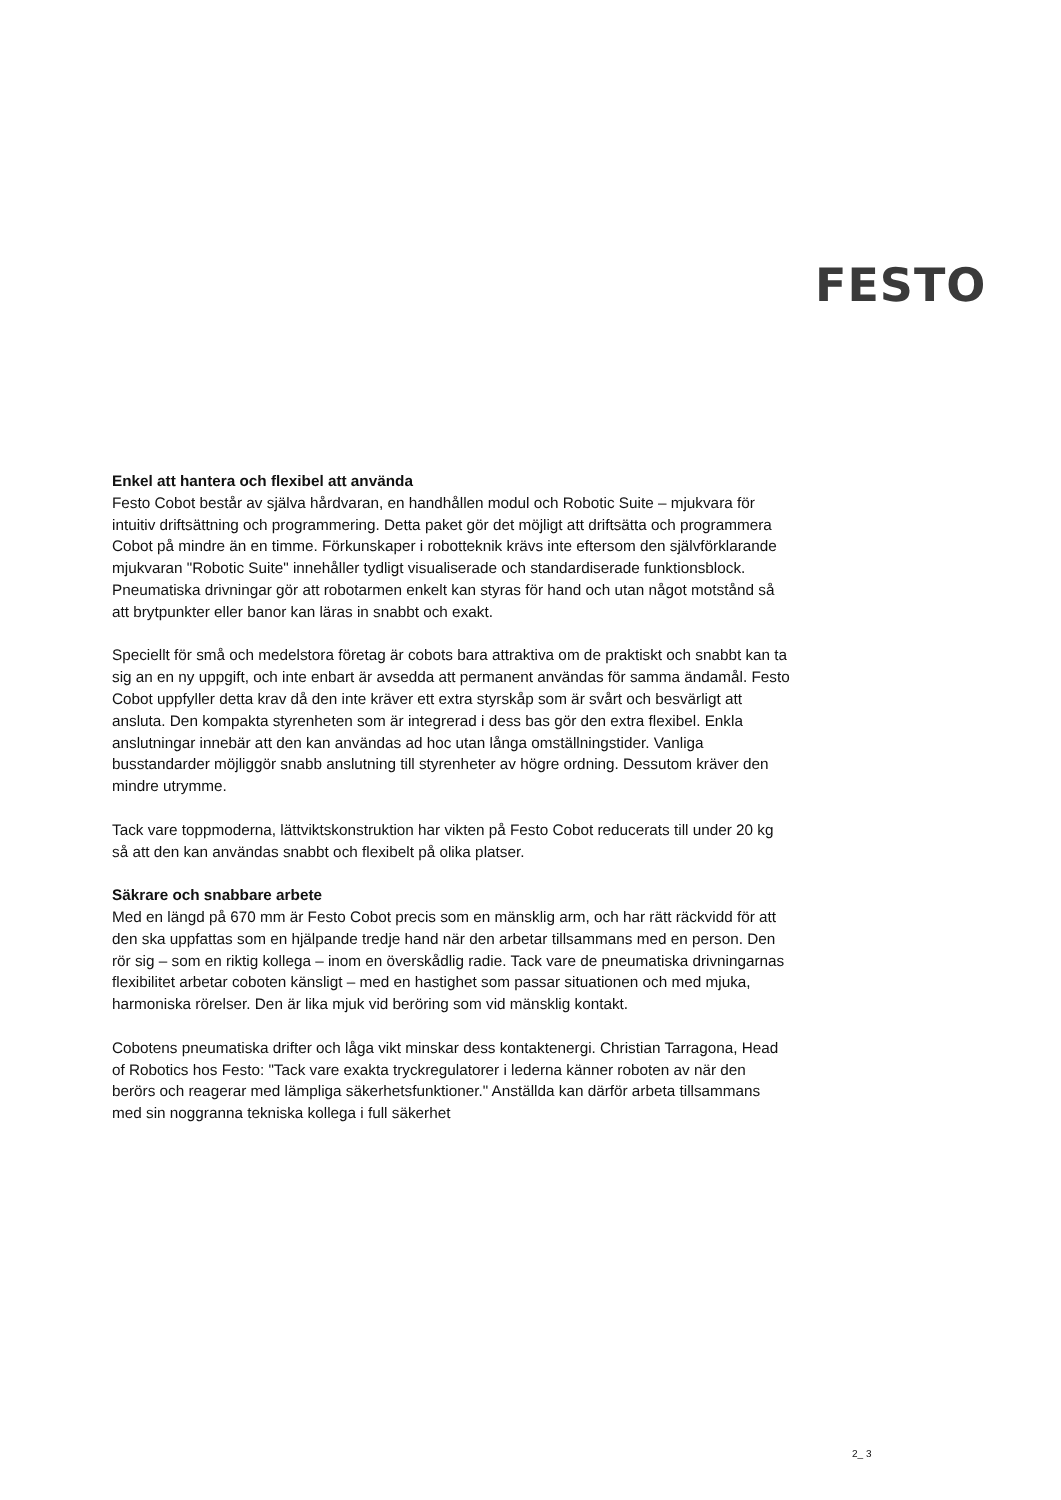FESTO
Enkel att hantera och flexibel att använda
Festo Cobot består av själva hårdvaran, en handhållen modul och Robotic Suite – mjukvara för intuitiv driftsättning och programmering. Detta paket gör det möjligt att driftsätta och programmera Cobot på mindre än en timme. Förkunskaper i robotteknik krävs inte eftersom den självförklarande mjukvaran "Robotic Suite" innehåller tydligt visualiserade och standardiserade funktionsblock. Pneumatiska drivningar gör att robotarmen enkelt kan styras för hand och utan något motstånd så att brytpunkter eller banor kan läras in snabbt och exakt.
Speciellt för små och medelstora företag är cobots bara attraktiva om de praktiskt och snabbt kan ta sig an en ny uppgift, och inte enbart är avsedda att permanent användas för samma ändamål. Festo Cobot uppfyller detta krav då den inte kräver ett extra styrskåp som är svårt och besvärligt att ansluta. Den kompakta styrenheten som är integrerad i dess bas gör den extra flexibel. Enkla anslutningar innebär att den kan användas ad hoc utan långa omställningstider. Vanliga busstandarder möjliggör snabb anslutning till styrenheter av högre ordning. Dessutom kräver den mindre utrymme.
Tack vare toppmoderna, lättviktskonstruktion har vikten på Festo Cobot reducerats till under 20 kg så att den kan användas snabbt och flexibelt på olika platser.
Säkrare och snabbare arbete
Med en längd på 670 mm är Festo Cobot precis som en mänsklig arm, och har rätt räckvidd för att den ska uppfattas som en hjälpande tredje hand när den arbetar tillsammans med en person. Den rör sig – som en riktig kollega – inom en överskådlig radie. Tack vare de pneumatiska drivningarnas flexibilitet arbetar coboten känsligt – med en hastighet som passar situationen och med mjuka, harmoniska rörelser. Den är lika mjuk vid beröring som vid mänsklig kontakt.
Cobotens pneumatiska drifter och låga vikt minskar dess kontaktenergi. Christian Tarragona, Head of Robotics hos Festo: "Tack vare exakta tryckregulatorer i lederna känner roboten av när den berörs och reagerar med lämpliga säkerhetsfunktioner." Anställda kan därför arbeta tillsammans med sin noggranna tekniska kollega i full säkerhet
2_ 3